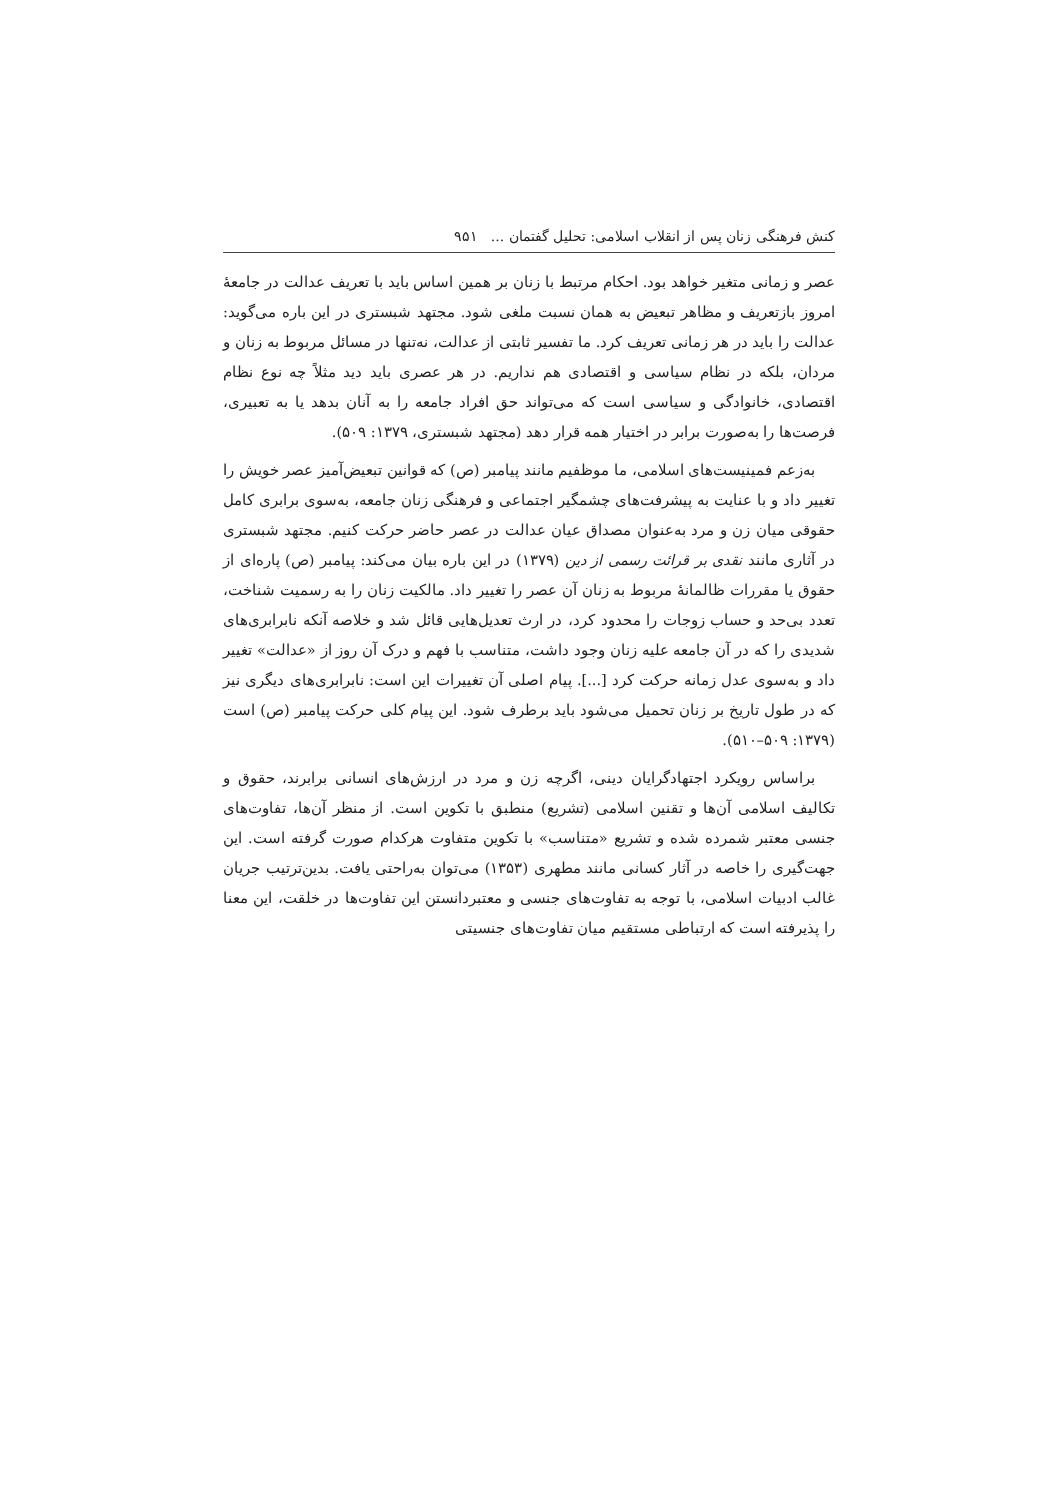کنش فرهنگی زنان پس از انقلاب اسلامی: تحلیل گفتمان ... ۹۵۱
عصر و زمانی متغیر خواهد بود. احکام مرتبط با زنان بر همین اساس باید با تعریف عدالت در جامعهٔ امروز بازتعریف و مظاهر تبعیض به همان نسبت ملغی شود. مجتهد شبستری در این باره می‌گوید: عدالت را باید در هر زمانی تعریف کرد. ما تفسیر ثابتی از عدالت، نه‌تنها در مسائل مربوط به زنان و مردان، بلکه در نظام سیاسی و اقتصادی هم نداریم. در هر عصری باید دید مثلاً چه نوع نظام اقتصادی، خانوادگی و سیاسی است که می‌تواند حق افراد جامعه را به آنان بدهد یا به تعبیری، فرصت‌ها را به‌صورت برابر در اختیار همه قرار دهد (مجتهد شبستری، ۱۳۷۹: ۵۰۹).
به‌زعم فمینیست‌های اسلامی، ما موظفیم مانند پیامبر (ص) که قوانین تبعیض‌آمیز عصر خویش را تغییر داد و با عنایت به پیشرفت‌های چشمگیر اجتماعی و فرهنگی زنان جامعه، به‌سوی برابری کامل حقوقی میان زن و مرد به‌عنوان مصداق عیان عدالت در عصر حاضر حرکت کنیم. مجتهد شبستری در آثاری مانند نقدی بر قرائت رسمی از دین (۱۳۷۹) در این باره بیان می‌کند: پیامبر (ص) پاره‌ای از حقوق یا مقررات ظالمانهٔ مربوط به زنان آن عصر را تغییر داد. مالکیت زنان را به رسمیت شناخت، تعدد بی‌حد و حساب زوجات را محدود کرد، در ارث تعدیل‌هایی قائل شد و خلاصه آنکه نابرابری‌های شدیدی را که در آن جامعه علیه زنان وجود داشت، متناسب با فهم و درک آن روز از «عدالت» تغییر داد و به‌سوی عدل زمانه حرکت کرد [...]. پیام اصلی آن تغییرات این است: نابرابری‌های دیگری نیز که در طول تاریخ بر زنان تحمیل می‌شود باید برطرف شود. این پیام کلی حرکت پیامبر (ص) است (۱۳۷۹: ۵۰۹–۵۱۰).
براساس رویکرد اجتهادگرایان دینی، اگرچه زن و مرد در ارزش‌های انسانی برابرند، حقوق و تکالیف اسلامی آن‌ها و تقنین اسلامی (تشریع) منطبق با تکوین است. از منظر آن‌ها، تفاوت‌های جنسی معتبر شمرده شده و تشریع «متناسب» با تکوین متفاوت هرکدام صورت گرفته است. این جهت‌گیری را خاصه در آثار کسانی مانند مطهری (۱۳۵۳) می‌توان به‌راحتی یافت. بدین‌ترتیب جریان غالب ادبیات اسلامی، با توجه به تفاوت‌های جنسی و معتبردانستن این تفاوت‌ها در خلقت، این معنا را پذیرفته است که ارتباطی مستقیم میان تفاوت‌های جنسیتی